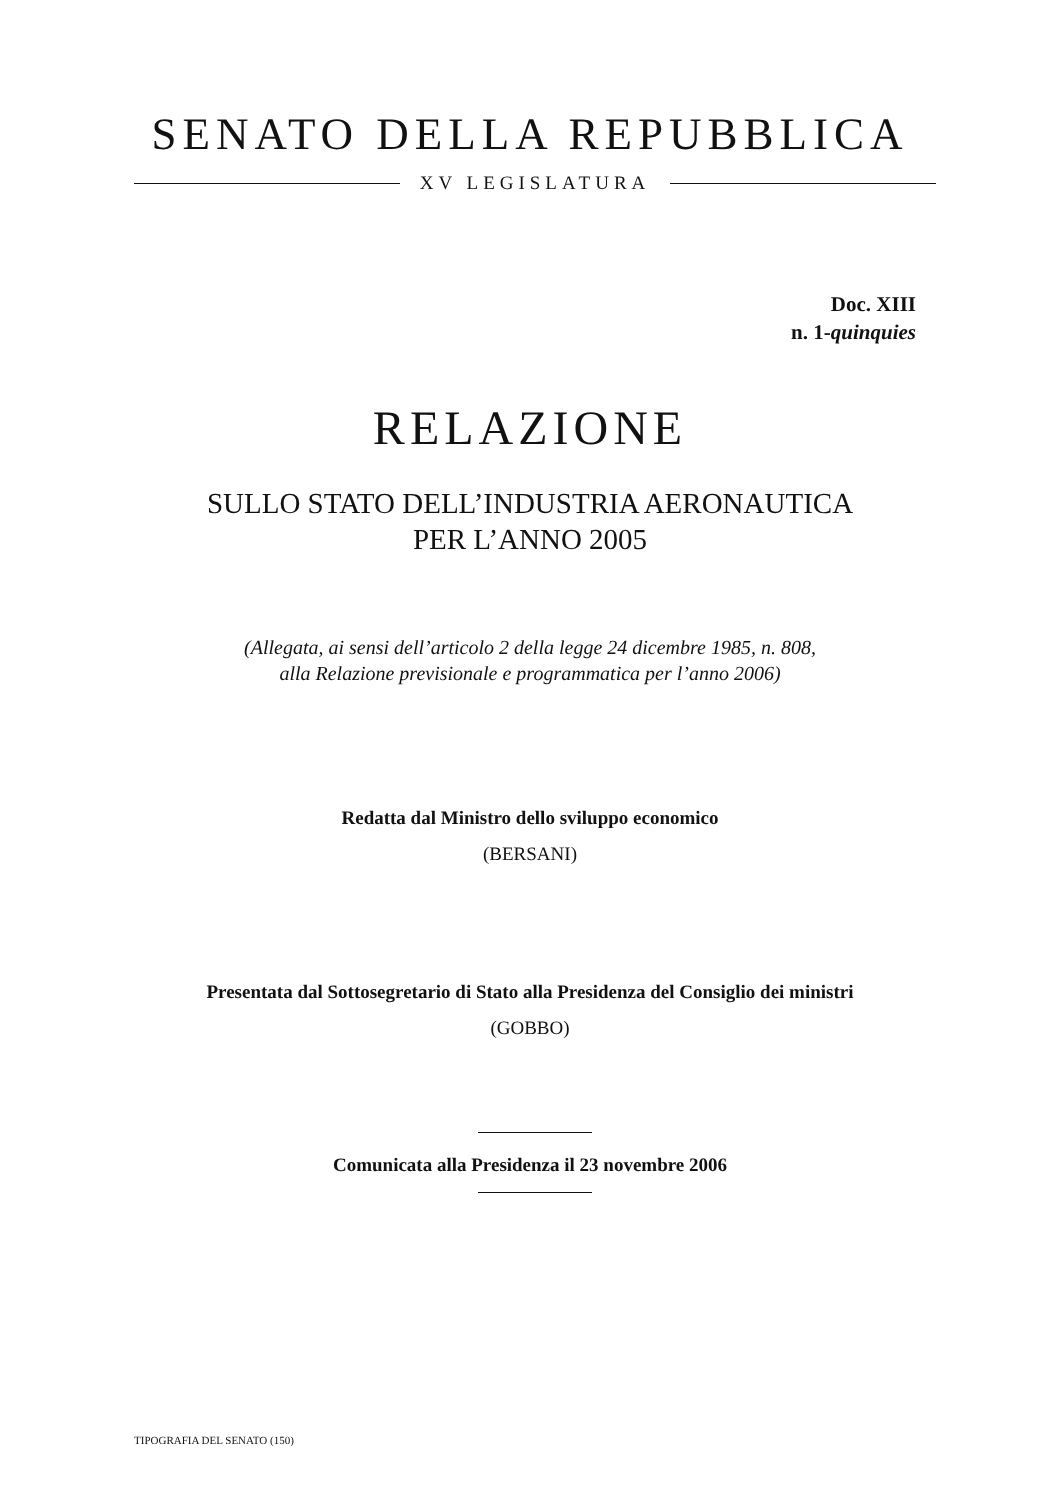SENATO DELLA REPUBBLICA
XV LEGISLATURA
Doc. XIII
n. 1-quinquies
RELAZIONE
SULLO STATO DELL’INDUSTRIA AERONAUTICA
PER L’ANNO 2005
(Allegata, ai sensi dell’articolo 2 della legge 24 dicembre 1985, n. 808,
alla Relazione previsionale e programmatica per l’anno 2006)
Redatta dal Ministro dello sviluppo economico
(BERSANI)
Presentata dal Sottosegretario di Stato alla Presidenza del Consiglio dei ministri
(GOBBO)
Comunicata alla Presidenza il 23 novembre 2006
TIPOGRAFIA DEL SENATO (150)